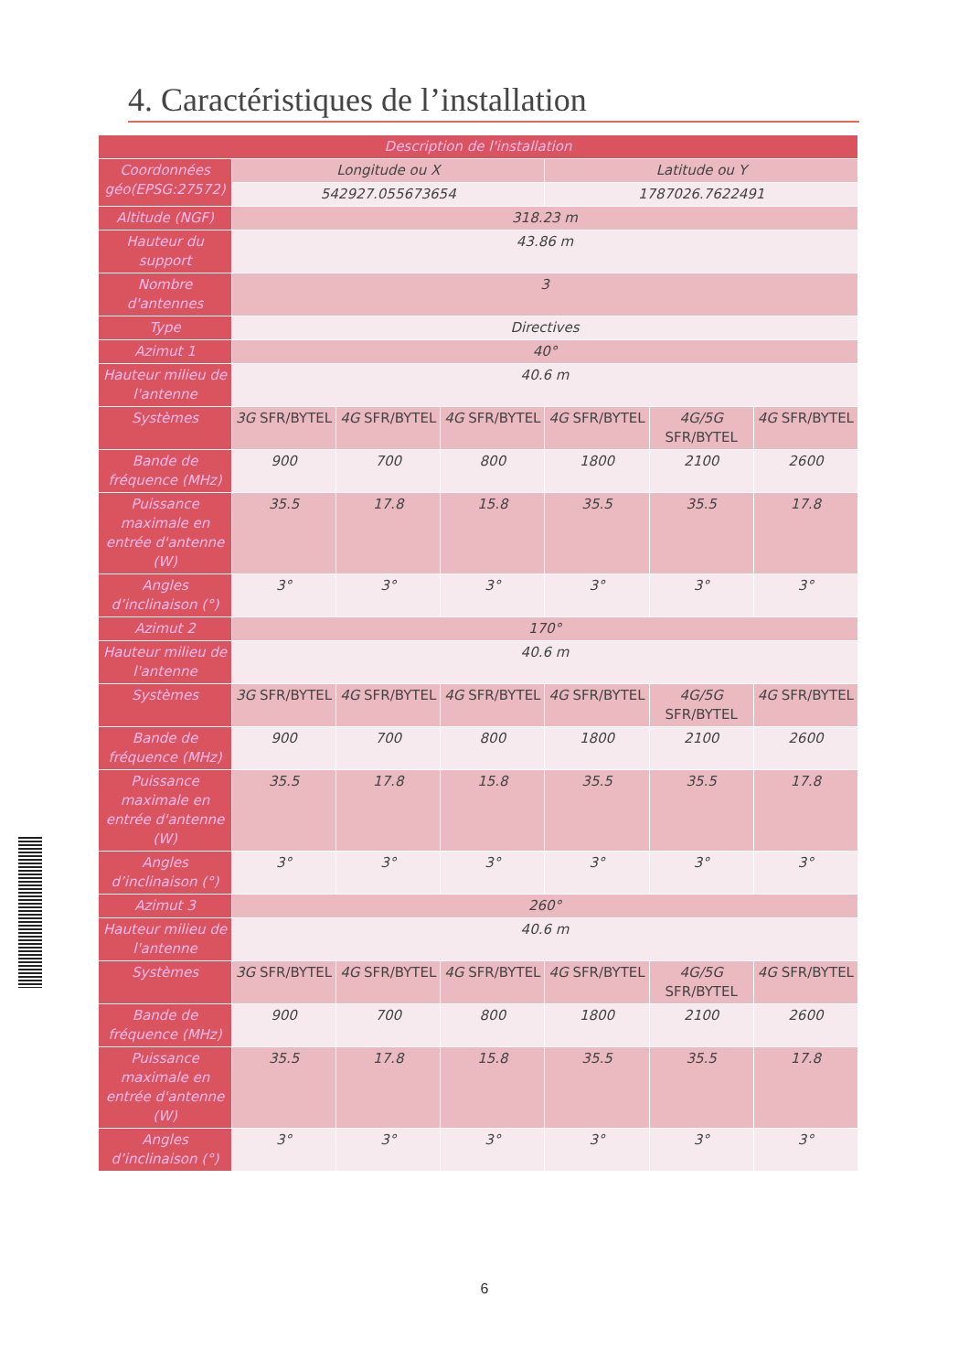4. Caractéristiques de l’installation
| Description de l'installation | | | | | | |
| --- | --- | --- | --- | --- | --- | --- |
| Coordonnées géo(EPSG:27572) | Longitude ou X | | | Latitude ou Y | | |
| | 542927.055673654 | | | 1787026.7622491 | | |
| Altitude (NGF) | 318.23 m | | | | | |
| Hauteur du support | 43.86 m | | | | | |
| Nombre d'antennes | 3 | | | | | |
| Type | Directives | | | | | |
| Azimut 1 | 40° | | | | | |
| Hauteur milieu de l'antenne | 40.6 m | | | | | |
| Systèmes | 3G SFR/BYTEL | 4G SFR/BYTEL | 4G SFR/BYTEL | 4G SFR/BYTEL | 4G/5G SFR/BYTEL | 4G SFR/BYTEL |
| Bande de fréquence (MHz) | 900 | 700 | 800 | 1800 | 2100 | 2600 |
| Puissance maximale en entrée d'antenne (W) | 35.5 | 17.8 | 15.8 | 35.5 | 35.5 | 17.8 |
| Angles d’inclinaison (°) | 3° | 3° | 3° | 3° | 3° | 3° |
| Azimut 2 | 170° | | | | | |
| Hauteur milieu de l'antenne | 40.6 m | | | | | |
| Systèmes | 3G SFR/BYTEL | 4G SFR/BYTEL | 4G SFR/BYTEL | 4G SFR/BYTEL | 4G/5G SFR/BYTEL | 4G SFR/BYTEL |
| Bande de fréquence (MHz) | 900 | 700 | 800 | 1800 | 2100 | 2600 |
| Puissance maximale en entrée d'antenne (W) | 35.5 | 17.8 | 15.8 | 35.5 | 35.5 | 17.8 |
| Angles d’inclinaison (°) | 3° | 3° | 3° | 3° | 3° | 3° |
| Azimut 3 | 260° | | | | | |
| Hauteur milieu de l'antenne | 40.6 m | | | | | |
| Systèmes | 3G SFR/BYTEL | 4G SFR/BYTEL | 4G SFR/BYTEL | 4G SFR/BYTEL | 4G/5G SFR/BYTEL | 4G SFR/BYTEL |
| Bande de fréquence (MHz) | 900 | 700 | 800 | 1800 | 2100 | 2600 |
| Puissance maximale en entrée d'antenne (W) | 35.5 | 17.8 | 15.8 | 35.5 | 35.5 | 17.8 |
| Angles d’inclinaison (°) | 3° | 3° | 3° | 3° | 3° | 3° |
6